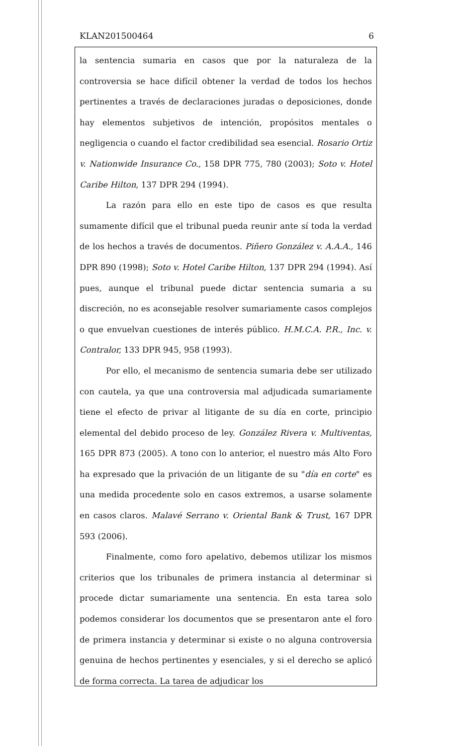KLAN201500464 6
la sentencia sumaria en casos que por la naturaleza de la controversia se hace difícil obtener la verdad de todos los hechos pertinentes a través de declaraciones juradas o deposiciones, donde hay elementos subjetivos de intención, propósitos mentales o negligencia o cuando el factor credibilidad sea esencial. Rosario Ortiz v. Nationwide Insurance Co., 158 DPR 775, 780 (2003); Soto v. Hotel Caribe Hilton, 137 DPR 294 (1994).
La razón para ello en este tipo de casos es que resulta sumamente difícil que el tribunal pueda reunir ante sí toda la verdad de los hechos a través de documentos. Piñero González v. A.A.A., 146 DPR 890 (1998); Soto v. Hotel Caribe Hilton, 137 DPR 294 (1994). Así pues, aunque el tribunal puede dictar sentencia sumaria a su discreción, no es aconsejable resolver sumariamente casos complejos o que envuelvan cuestiones de interés público. H.M.C.A. P.R., Inc. v. Contralor, 133 DPR 945, 958 (1993).
Por ello, el mecanismo de sentencia sumaria debe ser utilizado con cautela, ya que una controversia mal adjudicada sumariamente tiene el efecto de privar al litigante de su día en corte, principio elemental del debido proceso de ley. González Rivera v. Multiventas, 165 DPR 873 (2005). A tono con lo anterior, el nuestro más Alto Foro ha expresado que la privación de un litigante de su "día en corte" es una medida procedente solo en casos extremos, a usarse solamente en casos claros. Malavé Serrano v. Oriental Bank & Trust, 167 DPR 593 (2006).
Finalmente, como foro apelativo, debemos utilizar los mismos criterios que los tribunales de primera instancia al determinar si procede dictar sumariamente una sentencia. En esta tarea solo podemos considerar los documentos que se presentaron ante el foro de primera instancia y determinar si existe o no alguna controversia genuina de hechos pertinentes y esenciales, y si el derecho se aplicó de forma correcta. La tarea de adjudicar los